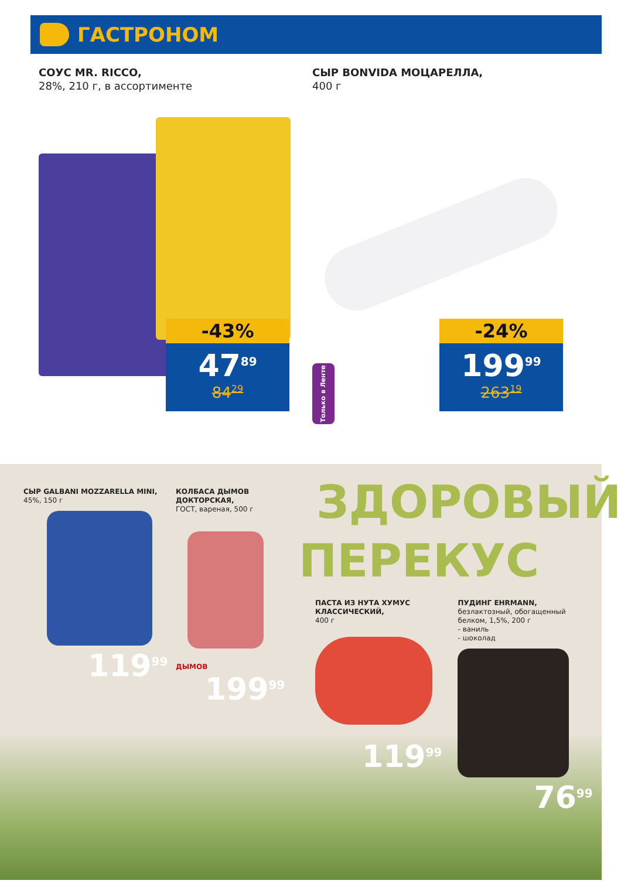ГАСТРОНОМ
СОУС MR. RICCO,
28%, 210 г, в ассортименте
-43%
47<sup>89</sup>
84<sup>29</sup>
СЫР BONVIDA МОЦАРЕЛЛА,
400 г
Только в Ленте
-24%
199<sup>99</sup>
263<sup>19</sup>
СЫР GALBANI MOZZARELLA MINI,
45%, 150 г
119<sup>99</sup>
КОЛБАСА ДЫМОВ
ДОКТОРСКАЯ,
ГОСТ, вареная, 500 г
ДЫМОВ
199<sup>99</sup>
ЗДОРОВЫЙ
ПЕРЕКУС
ПАСТА ИЗ НУТА ХУМУС
КЛАССИЧЕСКИЙ,
400 г
119<sup>99</sup>
ПУДИНГ EHRMANN,
безлактозный, обогащенный
белком, 1,5%, 200 г
- ваниль
- шоколад
76<sup>99</sup>